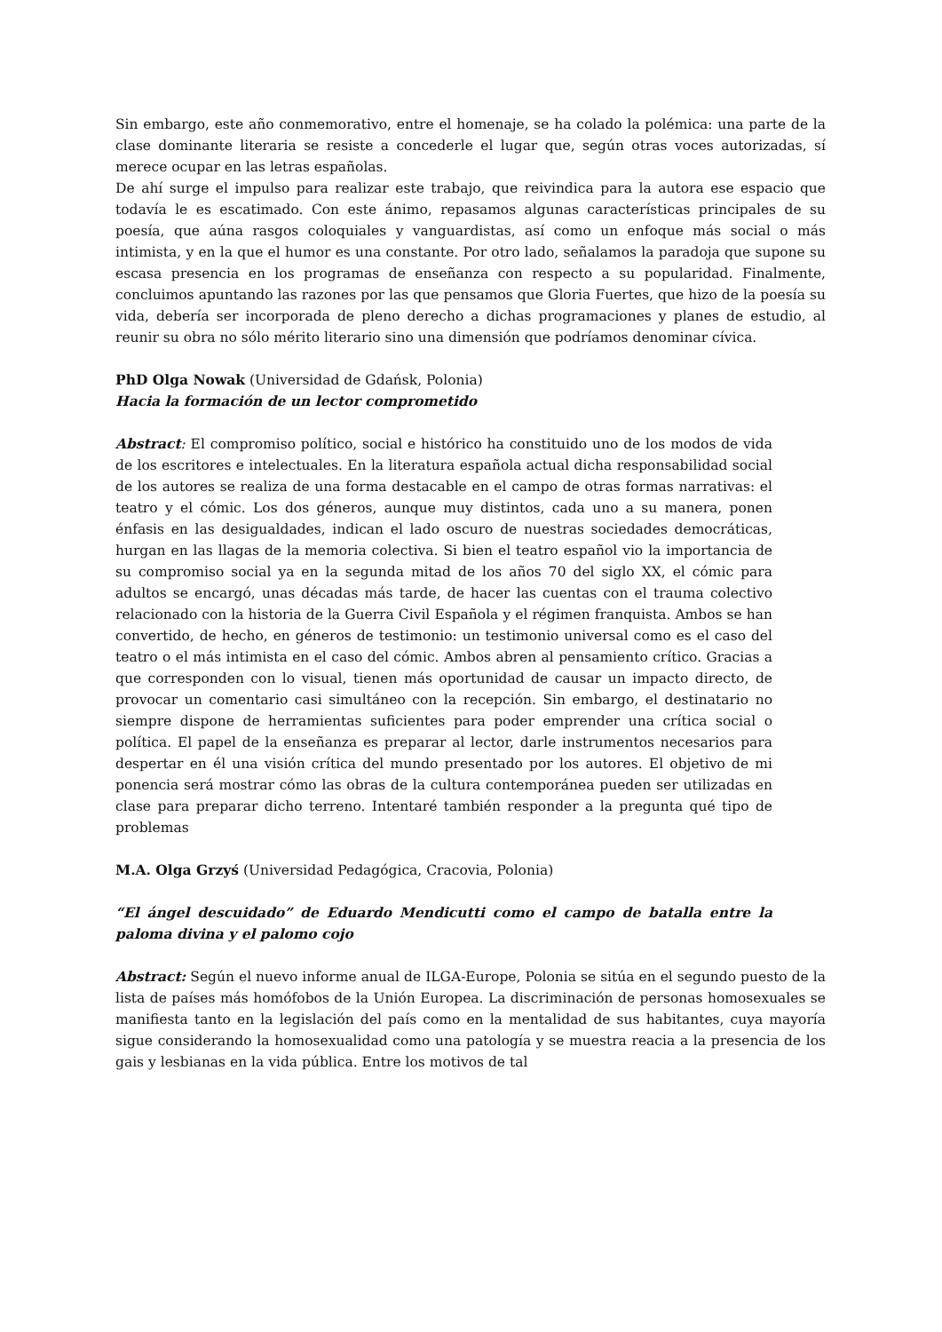Sin embargo, este año conmemorativo, entre el homenaje, se ha colado la polémica: una parte de la clase dominante literaria se resiste a concederle el lugar que, según otras voces autorizadas, sí merece ocupar en las letras españolas.
De ahí surge el impulso para realizar este trabajo, que reivindica para la autora ese espacio que todavía le es escatimado. Con este ánimo, repasamos algunas características principales de su poesía, que aúna rasgos coloquiales y vanguardistas, así como un enfoque más social o más intimista, y en la que el humor es una constante. Por otro lado, señalamos la paradoja que supone su escasa presencia en los programas de enseñanza con respecto a su popularidad. Finalmente, concluimos apuntando las razones por las que pensamos que Gloria Fuertes, que hizo de la poesía su vida, debería ser incorporada de pleno derecho a dichas programaciones y planes de estudio, al reunir su obra no sólo mérito literario sino una dimensión que podríamos denominar cívica.
PhD Olga Nowak (Universidad de Gdańsk, Polonia)
Hacia la formación de un lector comprometido
Abstract: El compromiso político, social e histórico ha constituido uno de los modos de vida de los escritores e intelectuales. En la literatura española actual dicha responsabilidad social de los autores se realiza de una forma destacable en el campo de otras formas narrativas: el teatro y el cómic. Los dos géneros, aunque muy distintos, cada uno a su manera, ponen énfasis en las desigualdades, indican el lado oscuro de nuestras sociedades democráticas, hurgan en las llagas de la memoria colectiva. Si bien el teatro español vio la importancia de su compromiso social ya en la segunda mitad de los años 70 del siglo XX, el cómic para adultos se encargó, unas décadas más tarde, de hacer las cuentas con el trauma colectivo relacionado con la historia de la Guerra Civil Española y el régimen franquista. Ambos se han convertido, de hecho, en géneros de testimonio: un testimonio universal como es el caso del teatro o el más intimista en el caso del cómic. Ambos abren al pensamiento crítico. Gracias a que corresponden con lo visual, tienen más oportunidad de causar un impacto directo, de provocar un comentario casi simultáneo con la recepción. Sin embargo, el destinatario no siempre dispone de herramientas suficientes para poder emprender una crítica social o política. El papel de la enseñanza es preparar al lector, darle instrumentos necesarios para despertar en él una visión crítica del mundo presentado por los autores. El objetivo de mi ponencia será mostrar cómo las obras de la cultura contemporánea pueden ser utilizadas en clase para preparar dicho terreno. Intentaré también responder a la pregunta qué tipo de problemas
M.A. Olga Grzyś (Universidad Pedagógica, Cracovia, Polonia)
“El ángel descuidado” de Eduardo Mendicutti como el campo de batalla entre la paloma divina y el palomo cojo
Abstract: Según el nuevo informe anual de ILGA-Europe, Polonia se sitúa en el segundo puesto de la lista de países más homófobos de la Unión Europea. La discriminación de personas homosexuales se manifiesta tanto en la legislación del país como en la mentalidad de sus habitantes, cuya mayoría sigue considerando la homosexualidad como una patología y se muestra reacia a la presencia de los gais y lesbianas en la vida pública. Entre los motivos de tal